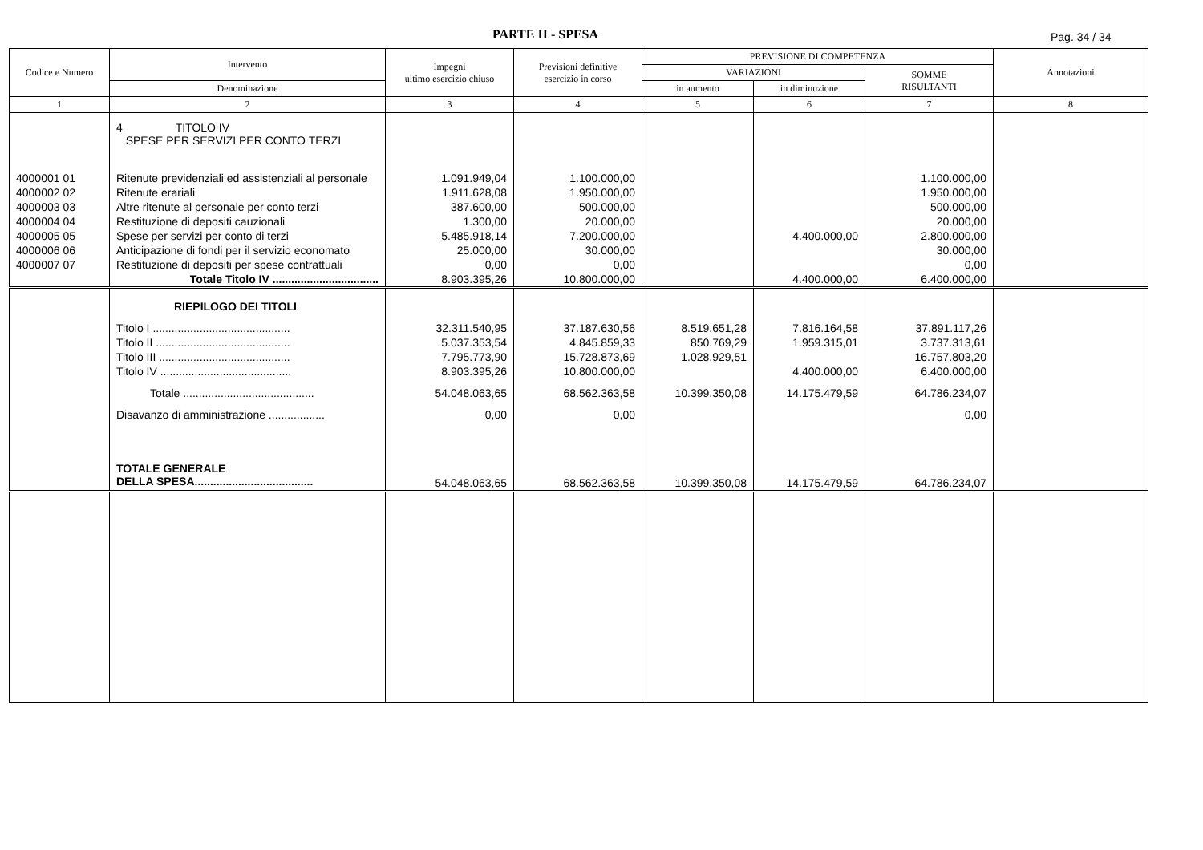PARTE II - SPESA Pag. 34 / 34
| Codice e Numero | Intervento | Impegni ultimo esercizio chiuso | Previsioni definitive esercizio in corso | PREVISIONE DI COMPETENZA | | | Annotazioni |
| --- | --- | --- | --- | --- | --- | --- | --- |
| | | | | VARIAZIONI | | SOMME RISULTANTI | |
| | Denominazione | | | in aumento | in diminuzione | | |
| 1 | 2 | 3 | 4 | 5 | 6 | 7 | 8 |
| | 4 TITOLO IV SPESE PER SERVIZI PER CONTO TERZI | | | | | | |
| 4000001 01 | Ritenute previdenziali ed assistenziali al personale | 1.091.949,04 | 1.100.000,00 | | | 1.100.000,00 | |
| 4000002 02 | Ritenute erariali | 1.911.628,08 | 1.950.000,00 | | | 1.950.000,00 | |
| 4000003 03 | Altre ritenute al personale per conto terzi | 387.600,00 | 500.000,00 | | | 500.000,00 | |
| 4000004 04 | Restituzione di depositi cauzionali | 1.300,00 | 20.000,00 | | | 20.000,00 | |
| 4000005 05 | Spese per servizi per conto di terzi | 5.485.918,14 | 7.200.000,00 | | 4.400.000,00 | 2.800.000,00 | |
| 4000006 06 | Anticipazione di fondi per il servizio economato | 25.000,00 | 30.000,00 | | | 30.000,00 | |
| 4000007 07 | Restituzione di depositi per spese contrattuali | 0,00 | 0,00 | | | 0,00 | |
| | Totale Titolo IV .................................. | 8.903.395,26 | 10.800.000,00 | | 4.400.000,00 | 6.400.000,00 | |
| | RIEPILOGO DEI TITOLI | | | | | | |
| | Titolo I ............................................ | 32.311.540,95 | 37.187.630,56 | 8.519.651,28 | 7.816.164,58 | 37.891.117,26 | |
| | Titolo II ........................................... | 5.037.353,54 | 4.845.859,33 | 850.769,29 | 1.959.315,01 | 3.737.313,61 | |
| | Titolo III .......................................... | 7.795.773,90 | 15.728.873,69 | 1.028.929,51 | | 16.757.803,20 | |
| | Titolo IV .......................................... | 8.903.395,26 | 10.800.000,00 | | 4.400.000,00 | 6.400.000,00 | |
| | Totale .......................................... | 54.048.063,65 | 68.562.363,58 | 10.399.350,08 | 14.175.479,59 | 64.786.234,07 | |
| | Disavanzo di amministrazione .................. | 0,00 | 0,00 | | | 0,00 | |
| | TOTALE GENERALE DELLA SPESA...................................... | 54.048.063,65 | 68.562.363,58 | 10.399.350,08 | 14.175.479,59 | 64.786.234,07 | |